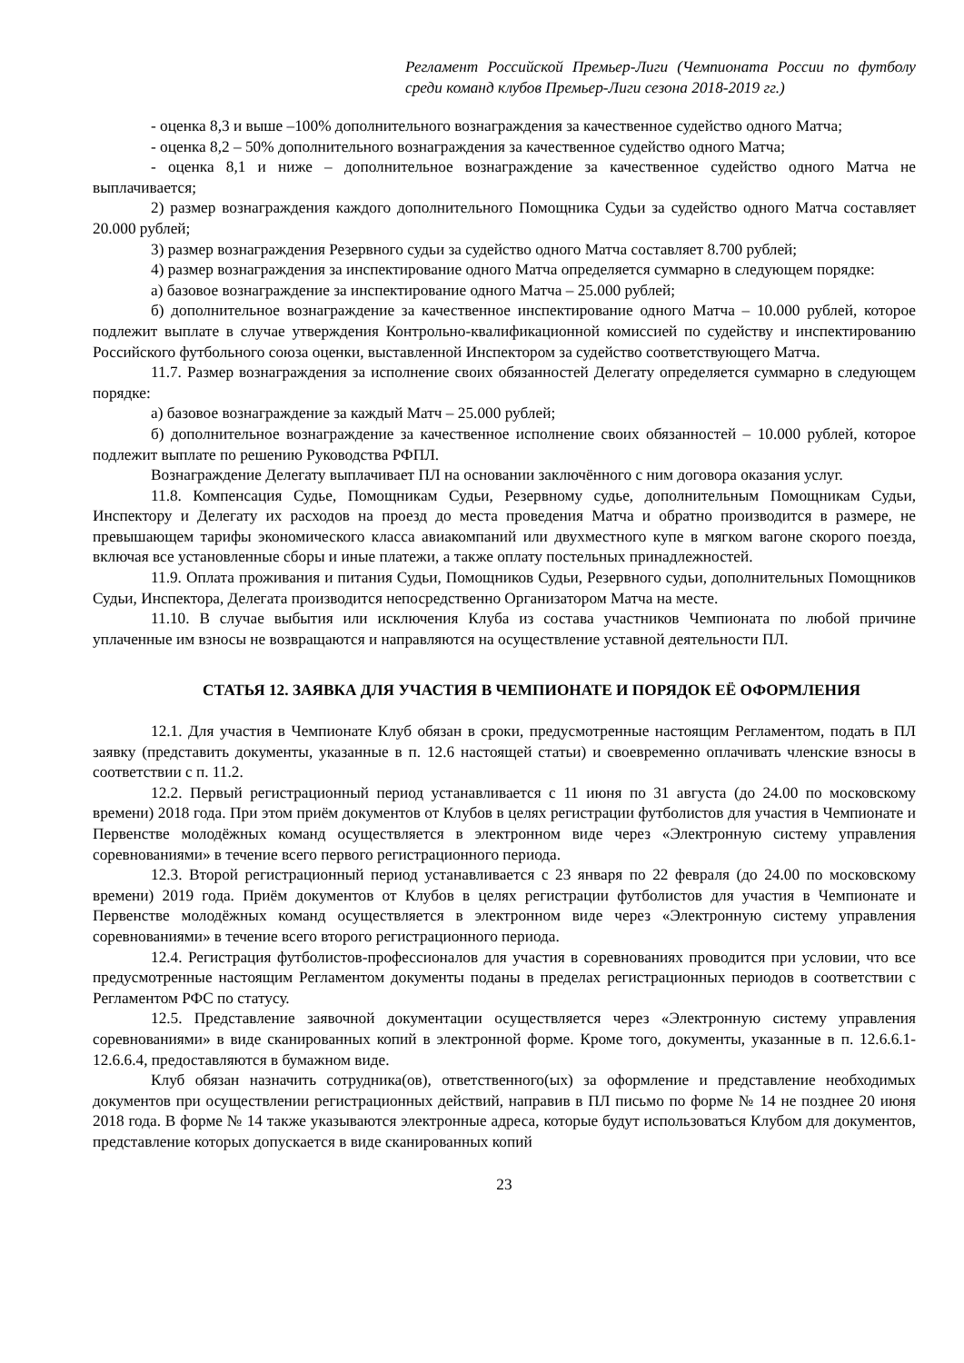Регламент Российской Премьер-Лиги (Чемпионата России по футболу среди команд клубов Премьер-Лиги сезона 2018-2019 гг.)
- оценка 8,3 и выше –100% дополнительного вознаграждения за качественное судейство одного Матча;
- оценка 8,2 – 50% дополнительного вознаграждения за качественное судейство одного Матча;
- оценка 8,1 и ниже – дополнительное вознаграждение за качественное судейство одного Матча не выплачивается;
2) размер вознаграждения каждого дополнительного Помощника Судьи за судейство одного Матча составляет 20.000 рублей;
3) размер вознаграждения Резервного судьи за судейство одного Матча составляет 8.700 рублей;
4) размер вознаграждения за инспектирование одного Матча определяется суммарно в следующем порядке:
а) базовое вознаграждение за инспектирование одного Матча – 25.000 рублей;
б) дополнительное вознаграждение за качественное инспектирование одного Матча – 10.000 рублей, которое подлежит выплате в случае утверждения Контрольно-квалификационной комиссией по судейству и инспектированию Российского футбольного союза оценки, выставленной Инспектором за судейство соответствующего Матча.
11.7. Размер вознаграждения за исполнение своих обязанностей Делегату определяется суммарно в следующем порядке:
а) базовое вознаграждение за каждый Матч – 25.000 рублей;
б) дополнительное вознаграждение за качественное исполнение своих обязанностей – 10.000 рублей, которое подлежит выплате по решению Руководства РФПЛ.
Вознаграждение Делегату выплачивает ПЛ на основании заключённого с ним договора оказания услуг.
11.8. Компенсация Судье, Помощникам Судьи, Резервному судье, дополнительным Помощникам Судьи, Инспектору и Делегату их расходов на проезд до места проведения Матча и обратно производится в размере, не превышающем тарифы экономического класса авиакомпаний или двухместного купе в мягком вагоне скорого поезда, включая все установленные сборы и иные платежи, а также оплату постельных принадлежностей.
11.9. Оплата проживания и питания Судьи, Помощников Судьи, Резервного судьи, дополнительных Помощников Судьи, Инспектора, Делегата производится непосредственно Организатором Матча на месте.
11.10. В случае выбытия или исключения Клуба из состава участников Чемпионата по любой причине уплаченные им взносы не возвращаются и направляются на осуществление уставной деятельности ПЛ.
СТАТЬЯ 12. ЗАЯВКА ДЛЯ УЧАСТИЯ В ЧЕМПИОНАТЕ И ПОРЯДОК ЕЁ ОФОРМЛЕНИЯ
12.1. Для участия в Чемпионате Клуб обязан в сроки, предусмотренные настоящим Регламентом, подать в ПЛ заявку (представить документы, указанные в п. 12.6 настоящей статьи) и своевременно оплачивать членские взносы в соответствии с п. 11.2.
12.2. Первый регистрационный период устанавливается с 11 июня по 31 августа (до 24.00 по московскому времени) 2018 года. При этом приём документов от Клубов в целях регистрации футболистов для участия в Чемпионате и Первенстве молодёжных команд осуществляется в электронном виде через «Электронную систему управления соревнованиями» в течение всего первого регистрационного периода.
12.3. Второй регистрационный период устанавливается с 23 января по 22 февраля (до 24.00 по московскому времени) 2019 года. Приём документов от Клубов в целях регистрации футболистов для участия в Чемпионате и Первенстве молодёжных команд осуществляется в электронном виде через «Электронную систему управления соревнованиями» в течение всего второго регистрационного периода.
12.4. Регистрация футболистов-профессионалов для участия в соревнованиях проводится при условии, что все предусмотренные настоящим Регламентом документы поданы в пределах регистрационных периодов в соответствии с Регламентом РФС по статусу.
12.5. Представление заявочной документации осуществляется через «Электронную систему управления соревнованиями» в виде сканированных копий в электронной форме. Кроме того, документы, указанные в п. 12.6.6.1-12.6.6.4, предоставляются в бумажном виде.
Клуб обязан назначить сотрудника(ов), ответственного(ых) за оформление и представление необходимых документов при осуществлении регистрационных действий, направив в ПЛ письмо по форме № 14 не позднее 20 июня 2018 года. В форме № 14 также указываются электронные адреса, которые будут использоваться Клубом для документов, представление которых допускается в виде сканированных копий
23